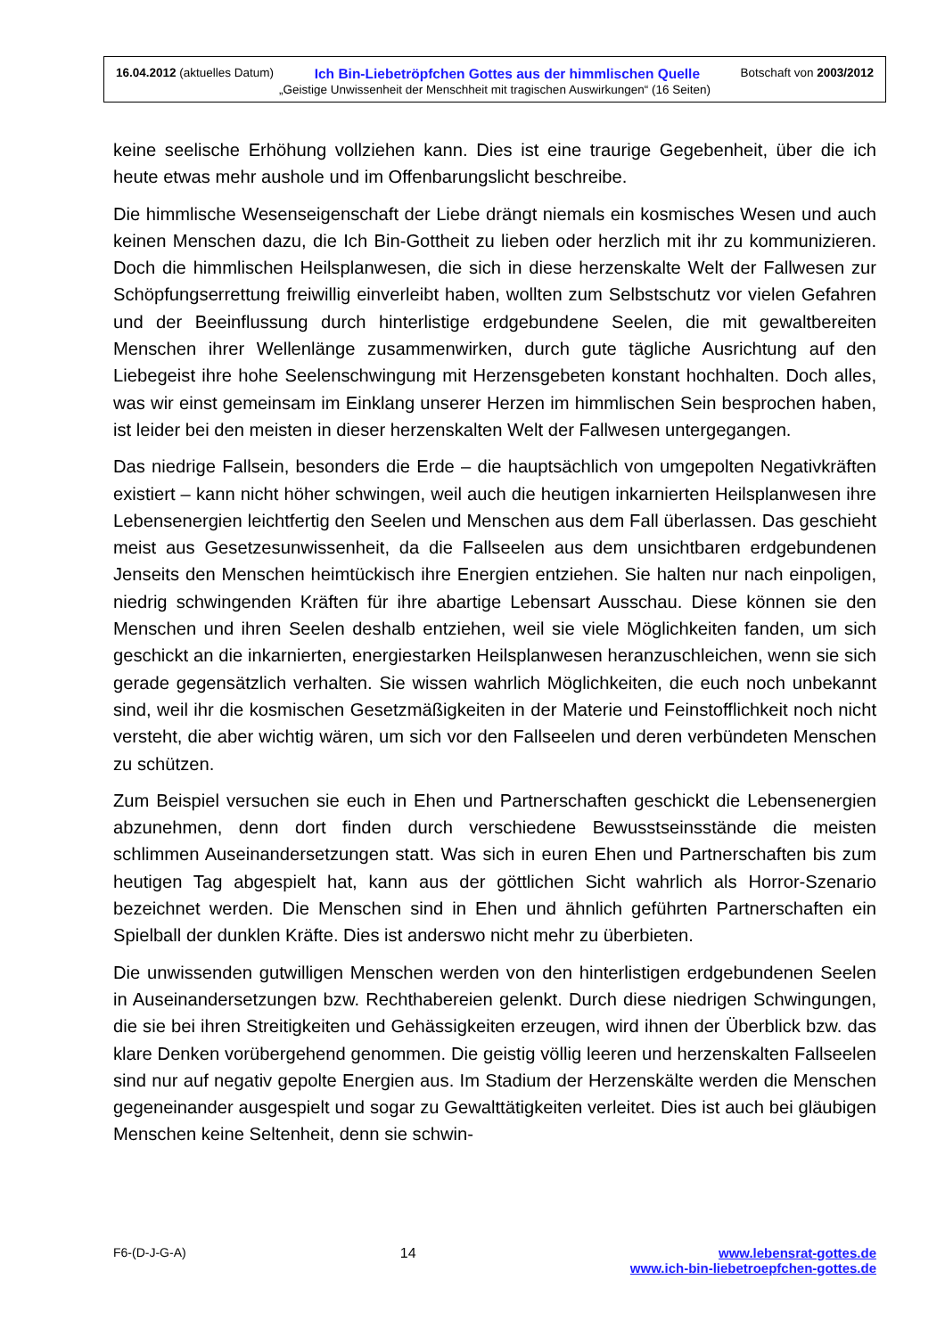16.04.2012 (aktuelles Datum) Ich Bin-Liebetröpfchen Gottes aus der himmlischen Quelle Botschaft von 2003/2012
„Geistige Unwissenheit der Menschheit mit tragischen Auswirkungen“ (16 Seiten)
keine seelische Erhöhung vollziehen kann. Dies ist eine traurige Gegebenheit, über die ich heute etwas mehr aushole und im Offenbarungslicht beschreibe.
Die himmlische Wesenseigenschaft der Liebe drängt niemals ein kosmisches Wesen und auch keinen Menschen dazu, die Ich Bin-Gottheit zu lieben oder herzlich mit ihr zu kommunizieren. Doch die himmlischen Heilsplanwesen, die sich in diese herzenskalte Welt der Fallwesen zur Schöpfungserrettung freiwillig einverleibt haben, wollten zum Selbstschutz vor vielen Gefahren und der Beeinflussung durch hinterlistige erdgebundene Seelen, die mit gewaltbereiten Menschen ihrer Wellenlänge zusammenwirken, durch gute tägliche Ausrichtung auf den Liebegeist ihre hohe Seelenschwingung mit Herzensgebeten konstant hochhalten. Doch alles, was wir einst gemeinsam im Einklang unserer Herzen im himmlischen Sein besprochen haben, ist leider bei den meisten in dieser herzenskalten Welt der Fallwesen untergegangen.
Das niedrige Fallsein, besonders die Erde – die hauptsächlich von umgepolten Negativkräften existiert – kann nicht höher schwingen, weil auch die heutigen inkarnierten Heilsplanwesen ihre Lebensenergien leichtfertig den Seelen und Menschen aus dem Fall überlassen. Das geschieht meist aus Gesetzesunwissenheit, da die Fallseelen aus dem unsichtbaren erdgebundenen Jenseits den Menschen heimtückisch ihre Energien entziehen. Sie halten nur nach einpoligen, niedrig schwingenden Kräften für ihre abartige Lebensart Ausschau. Diese können sie den Menschen und ihren Seelen deshalb entziehen, weil sie viele Möglichkeiten fanden, um sich geschickt an die inkarnierten, energiestarken Heilsplanwesen heranzuschleichen, wenn sie sich gerade gegensätzlich verhalten. Sie wissen wahrlich Möglichkeiten, die euch noch unbekannt sind, weil ihr die kosmischen Gesetzmäßigkeiten in der Materie und Feinstofflichkeit noch nicht versteht, die aber wichtig wären, um sich vor den Fallseelen und deren verbündeten Menschen zu schützen.
Zum Beispiel versuchen sie euch in Ehen und Partnerschaften geschickt die Lebensenergien abzunehmen, denn dort finden durch verschiedene Bewusstseinsstände die meisten schlimmen Auseinandersetzungen statt. Was sich in euren Ehen und Partnerschaften bis zum heutigen Tag abgespielt hat, kann aus der göttlichen Sicht wahrlich als Horror-Szenario bezeichnet werden. Die Menschen sind in Ehen und ähnlich geführten Partnerschaften ein Spielball der dunklen Kräfte. Dies ist anderswo nicht mehr zu überbieten.
Die unwissenden gutwilligen Menschen werden von den hinterlistigen erdgebundenen Seelen in Auseinandersetzungen bzw. Rechthabereien gelenkt. Durch diese niedrigen Schwingungen, die sie bei ihren Streitigkeiten und Gehässigkeiten erzeugen, wird ihnen der Überblick bzw. das klare Denken vorübergehend genommen. Die geistig völlig leeren und herzenskalten Fallseelen sind nur auf negativ gepolte Energien aus. Im Stadium der Herzenskälte werden die Menschen gegeneinander ausgespielt und sogar zu Gewalttätigkeiten verleitet. Dies ist auch bei gläubigen Menschen keine Seltenheit, denn sie schwin-
F6-(D-J-G-A) 14 www.lebensrat-gottes.de
www.ich-bin-liebetroepfchen-gottes.de